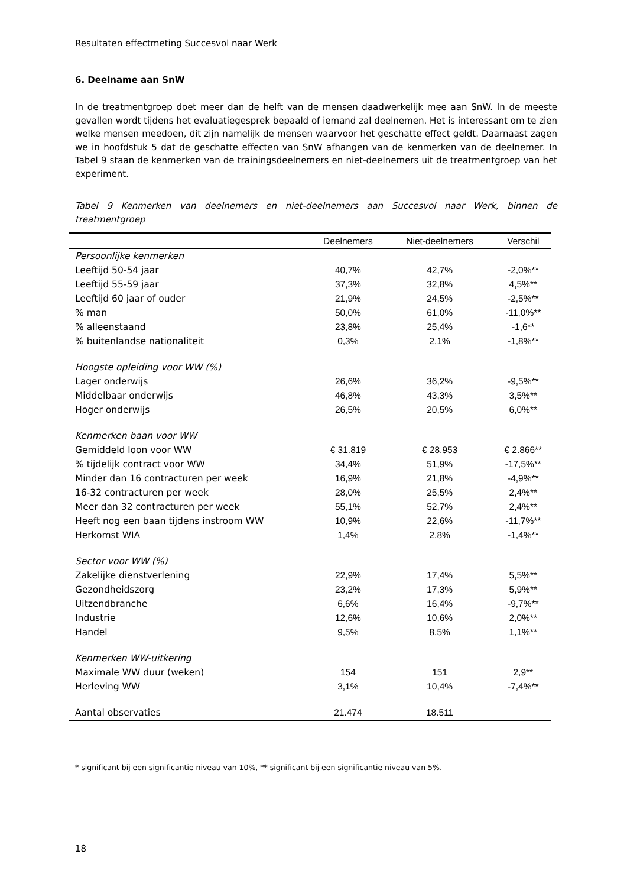Resultaten effectmeting Succesvol naar Werk
6. Deelname aan SnW
In de treatmentgroep doet meer dan de helft van de mensen daadwerkelijk mee aan SnW. In de meeste gevallen wordt tijdens het evaluatiegesprek bepaald of iemand zal deelnemen. Het is interessant om te zien welke mensen meedoen, dit zijn namelijk de mensen waarvoor het geschatte effect geldt. Daarnaast zagen we in hoofdstuk 5 dat de geschatte effecten van SnW afhangen van de kenmerken van de deelnemer. In Tabel 9 staan de kenmerken van de trainingsdeelnemers en niet-deelnemers uit de treatmentgroep van het experiment.
Tabel 9 Kenmerken van deelnemers en niet-deelnemers aan Succesvol naar Werk, binnen de treatmentgroep
| | Deelnemers | Niet-deelnemers | Verschil |
| --- | --- | --- | --- |
| Persoonlijke kenmerken | | | |
| Leeftijd 50-54 jaar | 40,7% | 42,7% | -2,0%** |
| Leeftijd 55-59 jaar | 37,3% | 32,8% | 4,5%** |
| Leeftijd 60 jaar of ouder | 21,9% | 24,5% | -2,5%** |
| % man | 50,0% | 61,0% | -11,0%** |
| % alleenstaand | 23,8% | 25,4% | -1,6** |
| % buitenlandse nationaliteit | 0,3% | 2,1% | -1,8%** |
| Hoogste opleiding voor WW (%) | | | |
| Lager onderwijs | 26,6% | 36,2% | -9,5%** |
| Middelbaar onderwijs | 46,8% | 43,3% | 3,5%** |
| Hoger onderwijs | 26,5% | 20,5% | 6,0%** |
| Kenmerken baan voor WW | | | |
| Gemiddeld loon voor WW | € 31.819 | € 28.953 | € 2.866** |
| % tijdelijk contract voor WW | 34,4% | 51,9% | -17,5%** |
| Minder dan 16 contracturen per week | 16,9% | 21,8% | -4,9%** |
| 16-32 contracturen per week | 28,0% | 25,5% | 2,4%** |
| Meer dan 32 contracturen per week | 55,1% | 52,7% | 2,4%** |
| Heeft nog een baan tijdens instroom WW | 10,9% | 22,6% | -11,7%** |
| Herkomst WIA | 1,4% | 2,8% | -1,4%** |
| Sector voor WW (%) | | | |
| Zakelijke dienstverlening | 22,9% | 17,4% | 5,5%** |
| Gezondheidszorg | 23,2% | 17,3% | 5,9%** |
| Uitzendbranche | 6,6% | 16,4% | -9,7%** |
| Industrie | 12,6% | 10,6% | 2,0%** |
| Handel | 9,5% | 8,5% | 1,1%** |
| Kenmerken WW-uitkering | | | |
| Maximale WW duur (weken) | 154 | 151 | 2,9** |
| Herleving WW | 3,1% | 10,4% | -7,4%** |
| Aantal observaties | 21.474 | 18.511 | |
* significant bij een significantie niveau van 10%, ** significant bij een significantie niveau van 5%.
18